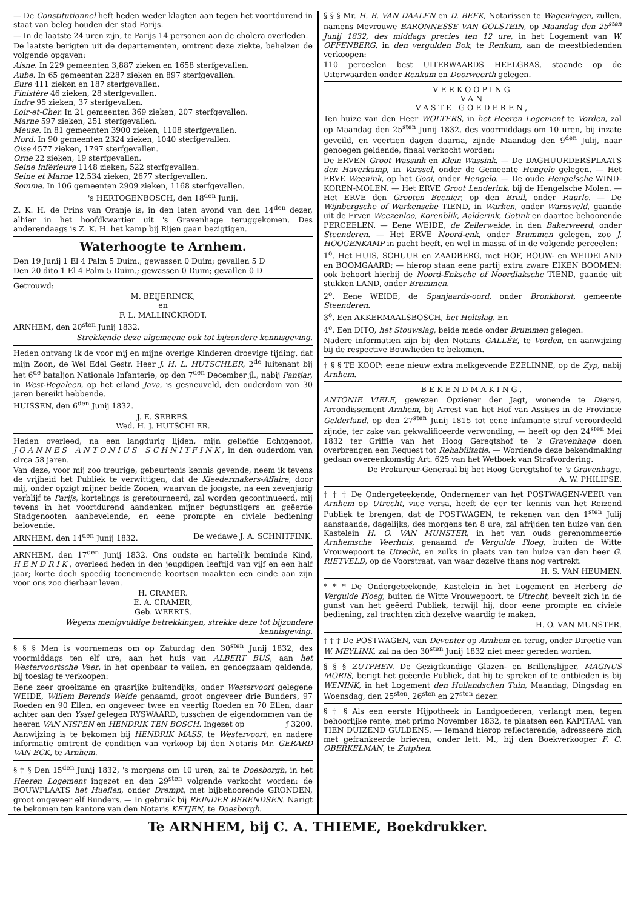— De Constitutionnel heft heden weder klagten aan tegen het voortdurend in staat van beleg houden der stad Parijs.
— In de laatste 24 uren zijn, te Parijs 14 personen aan de cholera overleden.
De laatste berigten uit de departementen, omtrent deze ziekte, behelzen de volgende opgaven:
Aisne. In 229 gemeenten 3,887 zieken en 1658 sterfgevallen.
Aube. In 65 gemeenten 2287 zieken en 897 sterfgevallen.
Eure 411 zieken en 187 sterfgevallen.
Finistère 46 zieken, 28 sterfgevallen.
Indre 95 zieken, 37 sterfgevallen.
Loir-et-Cher. In 21 gemeenten 369 zieken, 207 sterfgevallen.
Marne 597 zieken, 251 sterfgevallen.
Meuse. In 81 gemeenten 3900 zieken, 1108 sterfgevallen.
Nord. In 90 gemeenten 2324 zieken, 1040 sterfgevallen.
Oise 4577 zieken, 1797 sterfgevallen.
Orne 22 zieken, 19 sterfgevallen.
Seine Inférieure 1148 zieken, 522 sterfgevallen.
Seine et Marne 12,534 zieken, 2677 sterfgevallen.
Somme. In 106 gemeenten 2909 zieken, 1168 sterfgevallen.
's HERTOGENBOSCH, den 18<sup>den</sup> Junij.
Z. K. H. de Prins van Oranje is, in den laten avond van den 14<sup>den</sup> dezer, alhier in het hoofdkwartier uit 's Gravenhage teruggekomen. Des anderendaags is Z. K. H. het kamp bij Rijen gaan bezigtigen.
Waterhoogte te Arnhem.
Den 19 Junij 1 El 4 Palm 5 Duim.; gewassen 0 Duim; gevallen 5 D
Den 20 dito 1 El 4 Palm 5 Duim.; gewassen 0 Duim; gevallen 0 D
Getrouwd:
M. BEIJERINCK,
en
F. L. MALLINCKRODT.
ARNHEM, den 20<sup>sten</sup> Junij 1832.
Strekkende deze algemeene ook tot bijzondere kennisgeving.
Heden ontvang ik de voor mij en mijne overige Kinderen droevige tijding, dat mijn Zoon, de Wel Edel Gestr. Heer J. H. L. HUTSCHLER, 2<sup>de</sup> luitenant bij het 6<sup>de</sup> bataljon Nationale Infanterie, op den 7<sup>den</sup> December jl., nabij Pantjar, in West-Begaleen, op het eiland Java, is gesneuveld, den ouderdom van 30 jaren bereikt hebbende.
HUISSEN, den 6<sup>den</sup> Junij 1832.
J. E. SEBRES.
Wed. H. J. HUTSCHLER.
Heden overleed, na een langdurig lijden, mijn geliefde Echtgenoot, JOANNES ANTONIUS SCHNITFINK, in den ouderdom van circa 58 jaren.
Van deze, voor mij zoo treurige, gebeurtenis kennis gevende, neem ik tevens de vrijheid het Publiek te verwittigen, dat de Kleedermakers-Affaire, door mij, onder opzigt mijner beide Zonen, waarvan de jongste, na een zevenjarig verblijf te Parijs, kortelings is geretourneerd, zal worden gecontinueerd, mij tevens in het voortdurend aandenken mijner begunstigers en geëerde Stadgenooten aanbevelende, en eene prompte en civiele bediening belovende.
ARNHEM, den 14<sup>den</sup> Junij 1832. De wedawe J. A. SCHNITFINK.
ARNHEM, den 17<sup>den</sup> Junij 1832. Ons oudste en hartelijk beminde Kind, HENDRIK, overleed heden in den jeugdigen leeftijd van vijf en een half jaar; korte doch spoedig toenemende koortsen maakten een einde aan zijn voor ons zoo dierbaar leven.
H. CRAMER.
E. A. CRAMER,
Geb. WEERTS.
Wegens menigvuldige betrekkingen, strekke deze tot bijzondere kennisgeving.
§ § § Men is voornemens om op Zaturdag den 30<sup>sten</sup> Junij 1832, des voormiddags ten elf ure, aan het huis van ALBERT BUS, aan het Westervoortsche Veer, in het openbaar te veilen, en genoegzaam geldende, bij toeslag te verkoopen:
Eene zeer groeizame en grasrijke buitendijks, onder Westervoort gelegene WEIDE, Willem Berends Weide genaamd, groot ongeveer drie Bunders, 97 Roeden en 90 Ellen, en ongeveer twee en veertig Roeden en 70 Ellen, daar achter aan den Yssel gelegen RYSWAARD, tusschen de eigendommen van de heeren VAN NISPEN en HENDRIK TEN BOSCH. Ingezet op ƒ 3200.
Aanwijzing is te bekomen bij HENDRIK MASS, te Westervoort, en nadere informatie omtrent de conditien van verkoop bij den Notaris Mr. GERARD VAN ECK, te Arnhem.
§ † § Den 15<sup>den</sup> Junij 1832, 's morgens om 10 uren, zal te Doesborgh, in het Heeren Logement ingezet en den 29<sup>sten</sup> volgende verkocht worden: de BOUWPLAATS het Hueflen, onder Drempt, met bijbehoorende GRONDEN, groot ongeveer elf Bunders. — In gebruik bij REINDER BERENDSEN. Narigt te bekomen ten kantore van den Notaris KETJEN, te Doesborgh.
§ § § Mr. H. B. VAN DAALEN en D. BEEK, Notarissen te Wageningen, zullen, namens Mevrouwe BARONNESSE VAN GOLSTEIN, op Maandag den 25<sup>sten</sup> Junij 1832, des middags precies ten 12 ure, in het Logement van W. OFFENBERG, in den vergulden Bok, te Renkum, aan de meestbiedenden verkoopen:
110 perceelen best UITERWAARDS HEELGRAS, staande op de Uiterwaarden onder Renkum en Doorweerth gelegen.
VERKOOPING
VAN
VASTE GOEDEREN,
Ten huize van den Heer WOLTERS, in het Heeren Logement te Vorden, zal op Maandag den 25<sup>sten</sup> Junij 1832, des voormiddags om 10 uren, bij inzate geveild, en veertien dagen daarna, zijnde Maandag den 9<sup>den</sup> Julij, naar genoegen geldende, finaal verkocht worden:
De ERVEN Groot Wassink en Klein Wassink. — De DAGHUURDERSPLAATS den Haverkamp, in Varssel, onder de Gemeente Hengelo gelegen. — Het ERVE Weenink, op het Gooi, onder Hengelo. — De oude Hengelsche WIND-KOREN-MOLEN. — Het ERVE Groot Lenderink, bij de Hengelsche Molen. — Het ERVE den Grooten Beenier, op den Bruil, onder Ruurlo. — De Wijnbergsche of Warkensche TIEND, in Warken, onder Warnsveld, gaande uit de Erven Weezenloo, Korenblik, Aalderink, Gotink en daartoe behoorende PERCEELEN. — Eene WEIDE, de Zellerweide, in den Bakerweerd, onder Steenderen. — Het ERVE Noord-enk, onder Brummen gelegen, zoo J. HOOGENKAMP in pacht heeft, en wel in massa of in de volgende perceelen:
1<sup>o</sup>. Het HUIS, SCHUUR en ZAADBERG, met HOF, BOUW- en WEIDELAND en BOOMGAARD; — hierop staan eene partij extra zware EIKEN BOOMEN: ook behoort hierbij de Noord-Enksche of Noordlaksche TIEND, gaande uit stukken LAND, onder Brummen.
2<sup>o</sup>. Eene WEIDE, de Spanjaards-oord, onder Bronkhorst, gemeente Steenderen.
3<sup>o</sup>. Een AKKERMAALSBOSCH, het Holtslag. En
4<sup>o</sup>. Een DITO, het Stouwslag, beide mede onder Brummen gelegen.
Nadere informatien zijn bij den Notaris GALLÉE, te Vorden, en aanwijzing bij de respective Bouwlieden te bekomen.
† § § TE KOOP: eene nieuw extra melkgevende EZELINNE, op de Zyp, nabij Arnhem.
BEKENDMAKING.
ANTONIE VIELE, gewezen Opziener der Jagt, wonende te Dieren, Arrondissement Arnhem, bij Arrest van het Hof van Assises in de Provincie Gelderland, op den 27<sup>sten</sup> Junij 1815 tot eene infamante straf veroordeeld zijnde, ter zake van gekwalificeerde verwonding, — heeft op den 24<sup>sten</sup> Mei 1832 ter Griffie van het Hoog Geregtshof te 's Gravenhage doen overbrengen een Request tot Rehabilitatie. — Wordende deze bekendmaking gedaan overeenkomstig Art. 625 van het Wetboek van Strafvordering.
De Prokureur-Generaal bij het Hoog Geregtshof te 's Gravenhage,
A. W. PHILIPSE.
† † † De Ondergeteekende, Ondernemer van het POSTWAGEN-VEER van Arnhem op Utrecht, vice versa, heeft de eer ter kennis van het Reizend Publiek te brengen, dat de POSTWAGEN, te rekenen van den 1<sup>sten</sup> Julij aanstaande, dagelijks, des morgens ten 8 ure, zal afrijden ten huize van den Kastelein H. O. VAN MUNSTER, in het van ouds gerenommeerde Arnhemsche Veerhuis, genaamd de Vergulde Ploeg, buiten de Witte Vrouwepoort te Utrecht, en zulks in plaats van ten huize van den heer G. RIETVELD, op de Voorstraat, van waar dezelve thans nog vertrekt.
H. S. VAN HEUMEN.
* * * De Ondergeteekende, Kastelein in het Logement en Herberg de Vergulde Ploeg, buiten de Witte Vrouwepoort, te Utrecht, beveelt zich in de gunst van het geëerd Publiek, terwijl hij, door eene prompte en civiele bediening, zal trachten zich dezelve waardig te maken.
H. O. VAN MUNSTER.
† † † De POSTWAGEN, van Deventer op Arnhem en terug, onder Directie van W. MEYLINK, zal na den 30<sup>sten</sup> Junij 1832 niet meer gereden worden.
§ § § ZUTPHEN. De Gezigtkundige Glazen- en Brillenslijper, MAGNUS MORIS, berigt het geëerde Publiek, dat hij te spreken of te ontbieden is bij WENINK, in het Logement den Hollandschen Tuin, Maandag, Dingsdag en Woensdag, den 25<sup>sten</sup>, 26<sup>sten</sup> en 27<sup>sten</sup> dezer.
§ † § Als een eerste Hijpotheek in Landgoederen, verlangt men, tegen behoorlijke rente, met primo November 1832, te plaatsen een KAPITAAL van TIEN DUIZEND GULDENS. — Iemand hierop reflecterende, adresseere zich met gefrankeerde brieven, onder lett. M., bij den Boekverkooper F. C. OBERKELMAN, te Zutphen.
Te ARNHEM, bij C. A. THIEME, Boekdrukker.